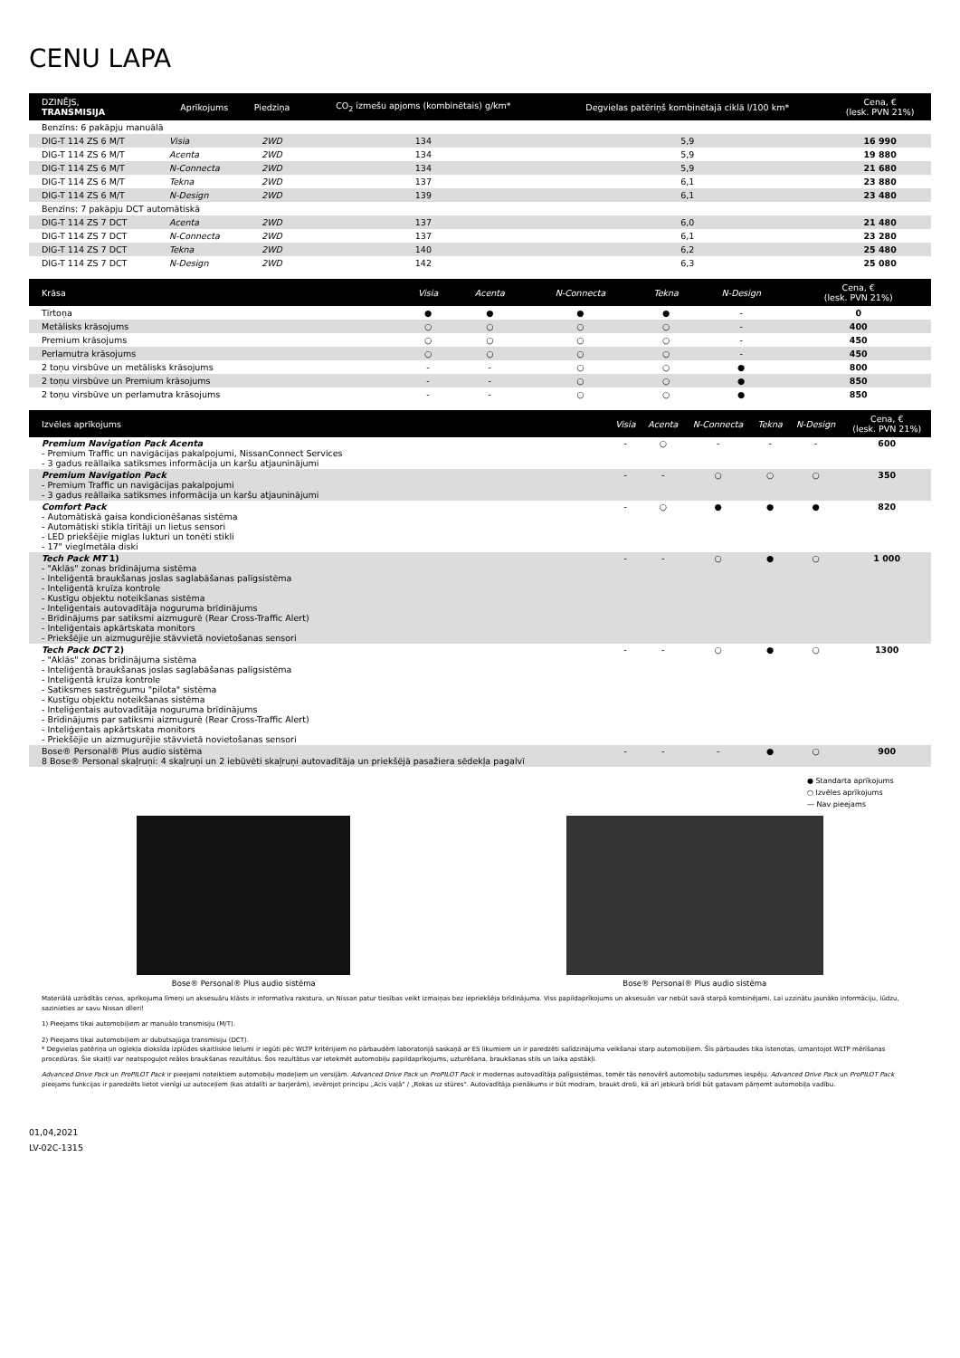CENU LAPA
| DZINĒJS, TRANSMISIJA | Aprīkojums | Piedziņa | CO<sub>2</sub> izmešu apjoms (kombinētais) g/km* | Degvielas patēriņš kombinētajā ciklā l/100 km* | Cena, € (lesk. PVN 21%) |
| --- | --- | --- | --- | --- | --- |
| Benzīns: 6 pakāpju manuālā | | | | | |
| DIG-T 114 ZS 6 M/T | Visia | 2WD | 134 | 5,9 | 16 990 |
| DIG-T 114 ZS 6 M/T | Acenta | 2WD | 134 | 5,9 | 19 880 |
| DIG-T 114 ZS 6 M/T | N-Connecta | 2WD | 134 | 5,9 | 21 680 |
| DIG-T 114 ZS 6 M/T | Tekna | 2WD | 137 | 6,1 | 23 880 |
| DIG-T 114 ZS 6 M/T | N-Design | 2WD | 139 | 6,1 | 23 480 |
| Benzīns: 7 pakāpju DCT automātiskā | | | | | |
| DIG-T 114 ZS 7 DCT | Acenta | 2WD | 137 | 6,0 | 21 480 |
| DIG-T 114 ZS 7 DCT | N-Connecta | 2WD | 137 | 6,1 | 23 280 |
| DIG-T 114 ZS 7 DCT | Tekna | 2WD | 140 | 6,2 | 25 480 |
| DIG-T 114 ZS 7 DCT | N-Design | 2WD | 142 | 6,3 | 25 080 |
| Krāsa | Visia | Acenta | N-Connecta | Tekna | N-Design | Cena, € (lesk. PVN 21%) |
| --- | --- | --- | --- | --- | --- | --- |
| Tīrtoņa | ● | ● | ● | ● | - | 0 |
| Metālisks krāsojums | ○ | ○ | ○ | ○ | - | 400 |
| Premium krāsojums | ○ | ○ | ○ | ○ | - | 450 |
| Perlamutra krāsojums | ○ | ○ | ○ | ○ | - | 450 |
| 2 toņu virsbūve un metālisks krāsojums | - | - | ○ | ○ | ● | 800 |
| 2 toņu virsbūve un Premium krāsojums | - | - | ○ | ○ | ● | 850 |
| 2 toņu virsbūve un perlamutra krāsojums | - | - | ○ | ○ | ● | 850 |
| Izvēles aprīkojums | Visia | Acenta | N-Connecta | Tekna | N-Design | Cena, € (lesk. PVN 21%) |
| --- | --- | --- | --- | --- | --- | --- |
| Premium Navigation Pack Acenta - Premium Traffic un navigācijas pakalpojumi, NissanConnect Services - 3 gadus reāllaika satiksmes informācija un karšu atjauninājumi | - | ○ | - | - | - | 600 |
| Premium Navigation Pack - Premium Traffic un navigācijas pakalpojumi - 3 gadus reāllaika satiksmes informācija un karšu atjauninājumi | - | - | ○ | ○ | ○ | 350 |
| Comfort Pack - Automātiskā gaisa kondicionēšanas sistēma - Automātiski stikla tīrītāji un lietus sensori - LED priekšējie miglas lukturi un tonēti stikli - 17" vieglmetāla diski | - | ○ | ● | ● | ● | 820 |
| Tech Pack MT 1) - "Aklās" zonas brīdinājuma sistēma - Inteliģentā braukšanas joslas saglabāšanas palīgsistēma - Inteliģentā kruīza kontrole - Kustīgu objektu noteikšanas sistēma - Inteliģentais autovadītāja noguruma brīdinājums - Brīdinājums par satiksmi aizmugurē (Rear Cross-Traffic Alert) - Inteliģentais apkārtskata monitors - Priekšējie un aizmugurējie stāvvietā novietošanas sensori | - | - | ○ | ● | ○ | 1 000 |
| Tech Pack DCT 2) - "Aklās" zonas brīdinājuma sistēma - Inteliģentā braukšanas joslas saglabāšanas palīgsistēma - Inteliģentā kruīza kontrole - Satiksmes sastrēgumu "pilota" sistēma - Kustīgu objektu noteikšanas sistēma - Inteliģentais autovadītāja noguruma brīdinājums - Brīdinājums par satiksmi aizmugurē (Rear Cross-Traffic Alert) - Inteliģentais apkārtskata monitors - Priekšējie un aizmugurējie stāvvietā novietošanas sensori | - | - | ○ | ● | ○ | 1300 |
| Bose® Personal® Plus audio sistēma 8 Bose® Personal skaļruņi: 4 skaļruņi un 2 iebūvēti skaļruņi autovadītāja un priekšējā pasažiera sēdekļa pagalvī | - | - | - | ● | ○ | 900 |
● Standarta aprīkojums
○ Izvēles aprīkojums
— Nav pieejams
Bose® Personal® Plus audio sistēma
Bose® Personal® Plus audio sistēma
Materiālā uzrādītās cenas, aprīkojuma līmeņi un aksesuāru klāsts ir informatīva rakstura, un Nissan patur tiesības veikt izmaiņas bez iepriekšēja brīdinājuma. Viss papildaprīkojums un aksesuāri var nebūt savā starpā kombinējami. Lai uzzinātu jaunāko informāciju, lūdzu, sazinieties ar savu Nissan dīleri!
1) Pieejams tikai automobiļiem ar manuālo transmisiju (M/T).
2) Pieejams tikai automobiļiem ar dubutsajūga transmisiju (DCT).
* Degvielas patēriņa un oglekļa dioksīda izplūdes skaitliskie lielumi ir iegūti pēc WLTP kritērijiem no pārbaudēm laboratorijā saskaņā ar ES likumiem un ir paredzēti salīdzinājuma veikšanai starp automobiļiem. Šīs pārbaudes tika īstenotas, izmantojot WLTP mērīšanas procedūras. Šie skaitļi var neatspoguļot reālos braukšanas rezultātus. Šos rezultātus var ietekmēt automobiļu papildaprīkojums, uzturēšana, braukšanas stils un laika apstākļi.
Advanced Drive Pack un ProPILOT Pack ir pieejami noteiktiem automobiļu modeļiem un versijām. Advanced Drive Pack un ProPILOT Pack ir modernas autovadītāja palīgsistēmas, tomēr tās nenovērš automobiļu sadursmes iespēju. Advanced Drive Pack un ProPILOT Pack pieejams funkcijas ir paredzēts lietot vienīgi uz autoceļiem (kas atdalīti ar barjerām), ievērojot principu „Acis vaļā" / „Rokas uz stūres". Autovadītāja pienākums ir būt modram, braukt droši, kā arī jebkurā brīdī būt gatavam pārņemt automobiļa vadību.
01,04,2021
LV-02C-1315